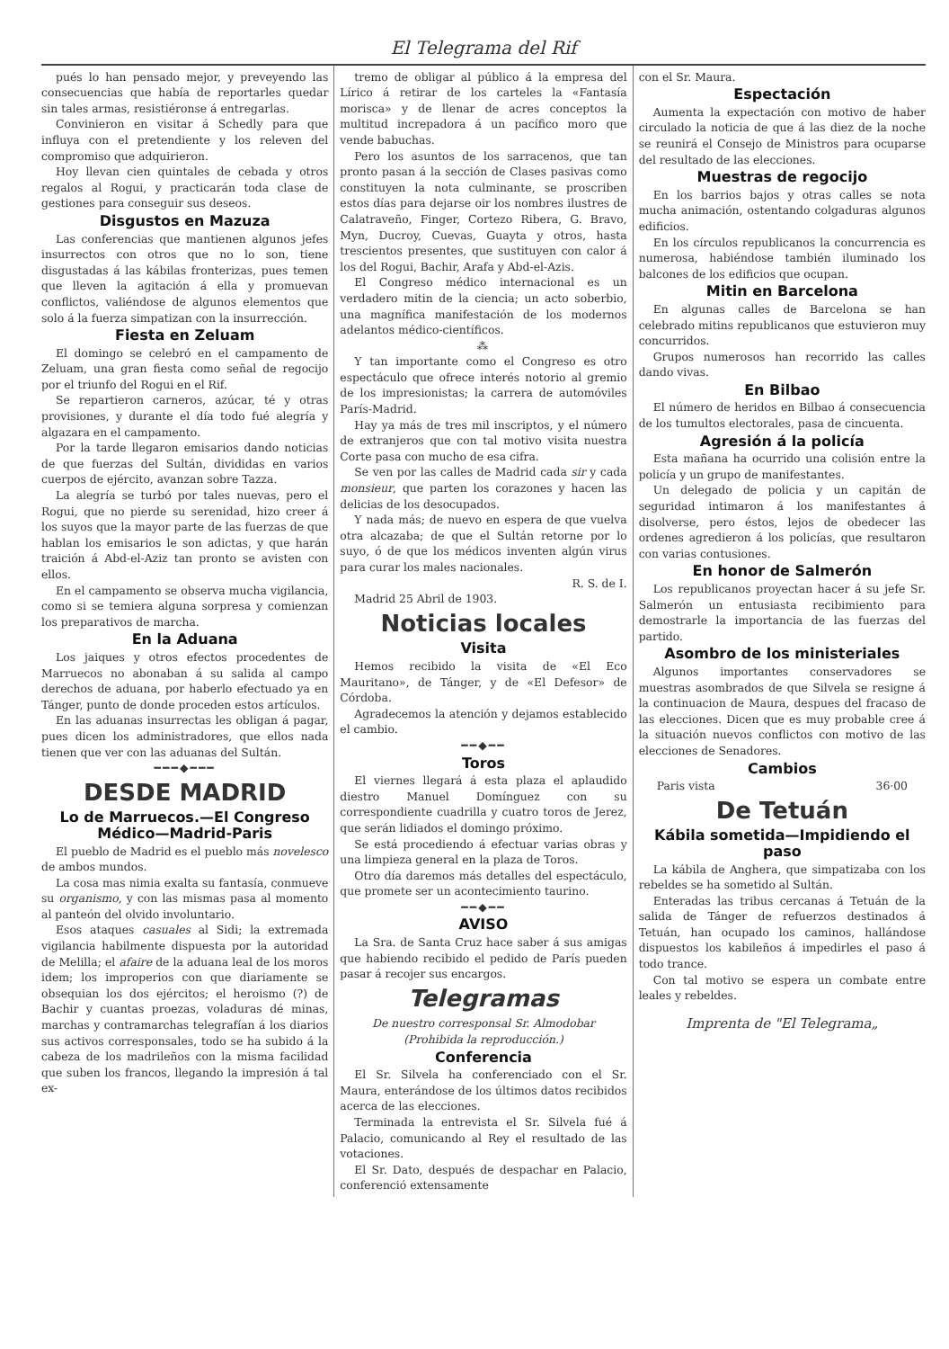El Telegrama del Rif
pués lo han pensado mejor, y preveyendo las consecuencias que había de reportarles quedar sin tales armas, resistiéronse á entregarlas.
Convinieron en visitar á Schedly para que influya con el pretendiente y los releven del compromiso que adquirieron.
Hoy llevan cien quintales de cebada y otros regalos al Rogui, y practicarán toda clase de gestiones para conseguir sus deseos.
Disgustos en Mazuza
Las conferencias que mantienen algunos jefes insurrectos con otros que no lo son, tiene disgustadas á las kábilas fronterizas, pues temen que lleven la agitación á ella y promuevan conflictos, valiéndose de algunos elementos que solo á la fuerza simpatizan con la insurrección.
Fiesta en Zeluam
El domingo se celebró en el campamento de Zeluam, una gran fiesta como señal de regocijo por el triunfo del Rogui en el Rif.
Se repartieron carneros, azúcar, té y otras provisiones, y durante el día todo fué alegría y algazara en el campamento.
Por la tarde llegaron emisarios dando noticias de que fuerzas del Sultán, divididas en varios cuerpos de ejército, avanzan sobre Tazza.
La alegría se turbó por tales nuevas, pero el Rogui, que no pierde su serenidad, hizo creer á los suyos que la mayor parte de las fuerzas de que hablan los emisarios le son adictas, y que harán traición á Abd-el-Aziz tan pronto se avisten con ellos.
En el campamento se observa mucha vigilancia, como si se temiera alguna sorpresa y comienzan los preparativos de marcha.
En la Aduana
Los jaiques y otros efectos procedentes de Marruecos no abonaban á su salida al campo derechos de aduana, por haberlo efectuado ya en Tánger, punto de donde proceden estos artículos.
En las aduanas insurrectas les obligan á pagar, pues dicen los administradores, que ellos nada tienen que ver con las aduanas del Sultán.
━━━◆━━━
DESDE MADRID
Lo de Marruecos.—El Congreso Médico—Madrid-Paris
El pueblo de Madrid es el pueblo más novelesco de ambos mundos.
La cosa mas nimia exalta su fantasía, conmueve su organismo, y con las mismas pasa al momento al panteón del olvido involuntario.
Esos ataques casuales al Sidi; la extremada vigilancia habilmente dispuesta por la autoridad de Melilla; el afaire de la aduana leal de los moros idem; los improperios con que diariamente se obsequian los dos ejércitos; el heroismo (?) de Bachir y cuantas proezas, voladuras dé minas, marchas y contramarchas telegrafían á los diarios sus activos corresponsales, todo se ha subido á la cabeza de los madrileños con la misma facilidad que suben los francos, llegando la impresión á tal ex-
tremo de obligar al público á la empresa del Lírico á retirar de los carteles la «Fantasía morisca» y de llenar de acres conceptos la multitud increpadora á un pacífico moro que vende babuchas.
Pero los asuntos de los sarracenos, que tan pronto pasan á la sección de Clases pasivas como constituyen la nota culminante, se proscriben estos días para dejarse oir los nombres ilustres de Calatraveño, Finger, Cortezo Ribera, G. Bravo, Myn, Ducroy, Cuevas, Guayta y otros, hasta trescientos presentes, que sustituyen con calor á los del Rogui, Bachir, Arafa y Abd-el-Azis.
El Congreso médico internacional es un verdadero mitin de la ciencia; un acto soberbio, una magnífica manifestación de los modernos adelantos médico-científicos.
⁂
Y tan importante como el Congreso es otro espectáculo que ofrece interés notorio al gremio de los impresionistas; la carrera de automóviles París-Madrid.
Hay ya más de tres mil inscriptos, y el número de extranjeros que con tal motivo visita nuestra Corte pasa con mucho de esa cifra.
Se ven por las calles de Madrid cada sir y cada monsieur, que parten los corazones y hacen las delicias de los desocupados.
Y nada más; de nuevo en espera de que vuelva otra alcazaba; de que el Sultán retorne por lo suyo, ó de que los médicos inventen algún virus para curar los males nacionales.
R. S. de I.
Madrid 25 Abril de 1903.
Noticias locales
Visita
Hemos recibido la visita de «El Eco Mauritano», de Tánger, y de «El Defesor» de Córdoba.
Agradecemos la atención y dejamos establecido el cambio.
━━◆━━
Toros
El viernes llegará á esta plaza el aplaudido diestro Manuel Domínguez con su correspondiente cuadrilla y cuatro toros de Jerez, que serán lidiados el domingo próximo.
Se está procediendo á efectuar varias obras y una limpieza general en la plaza de Toros.
Otro día daremos más detalles del espectáculo, que promete ser un acontecimiento taurino.
━━◆━━
AVISO
La Sra. de Santa Cruz hace saber á sus amigas que habiendo recibido el pedido de París pueden pasar á recojer sus encargos.
Telegramas
De nuestro corresponsal Sr. Almodobar
(Prohibida la reproducción.)
Conferencia
El Sr. Silvela ha conferenciado con el Sr. Maura, enterándose de los últimos datos recibidos acerca de las elecciones.
Terminada la entrevista el Sr. Silvela fué á Palacio, comunicando al Rey el resultado de las votaciones.
El Sr. Dato, después de despachar en Palacio, conferenció extensamente
con el Sr. Maura.
Espectación
Aumenta la expectación con motivo de haber circulado la noticia de que á las diez de la noche se reunirá el Consejo de Ministros para ocuparse del resultado de las elecciones.
Muestras de regocijo
En los barrios bajos y otras calles se nota mucha animación, ostentando colgaduras algunos edificios.
En los círculos republicanos la concurrencia es numerosa, habiéndose también iluminado los balcones de los edificios que ocupan.
Mitin en Barcelona
En algunas calles de Barcelona se han celebrado mitins republicanos que estuvieron muy concurridos.
Grupos numerosos han recorrido las calles dando vivas.
En Bilbao
El número de heridos en Bilbao á consecuencia de los tumultos electorales, pasa de cincuenta.
Agresión á la policía
Esta mañana ha ocurrido una colisión entre la policía y un grupo de manifestantes.
Un delegado de policia y un capitán de seguridad intimaron á los manifestantes á disolverse, pero éstos, lejos de obedecer las ordenes agredieron á los policías, que resultaron con varias contusiones.
En honor de Salmerón
Los republicanos proyectan hacer á su jefe Sr. Salmerón un entusiasta recibimiento para demostrarle la importancia de las fuerzas del partido.
Asombro de los ministeriales
Algunos importantes conservadores se muestras asombrados de que Silvela se resigne á la continuacion de Maura, despues del fracaso de las elecciones. Dicen que es muy probable cree á la situación nuevos conflictos con motivo de las elecciones de Senadores.
Cambios
Paris vista 36·00
De Tetuán
Kábila sometida—Impidiendo el paso
La kábila de Anghera, que simpatizaba con los rebeldes se ha sometido al Sultán.
Enteradas las tribus cercanas á Tetuán de la salida de Tánger de refuerzos destinados á Tetuán, han ocupado los caminos, hallándose dispuestos los kabileños á impedirles el paso á todo trance.
Con tal motivo se espera un combate entre leales y rebeldes.
Imprenta de "El Telegrama„